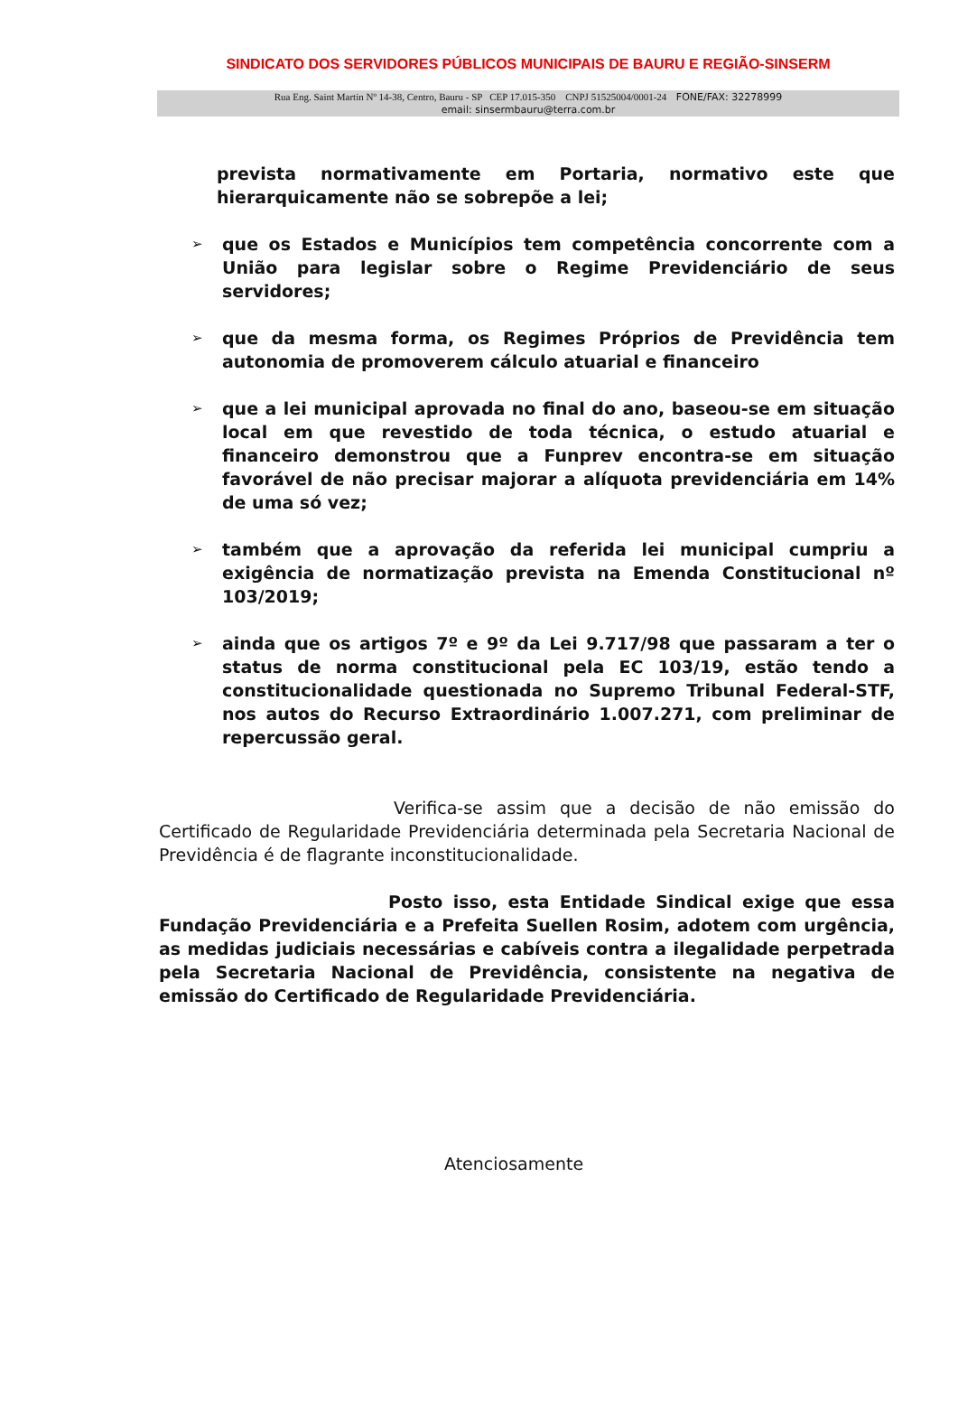SINDICATO DOS SERVIDORES PÚBLICOS MUNICIPAIS DE BAURU E REGIÃO-SINSERM
Rua Eng. Saint Martin Nº 14-38, Centro, Bauru - SP CEP 17.015-350 CNPJ 51525004/0001-24 FONE/FAX: 32278999
email: sinsermbauru@terra.com.br
prevista normativamente em Portaria, normativo este que hierarquicamente não se sobrepõe a lei;
➢
que os Estados e Municípios tem competência concorrente com a União para legislar sobre o Regime Previdenciário de seus servidores;
➢
que da mesma forma, os Regimes Próprios de Previdência tem autonomia de promoverem cálculo atuarial e financeiro
➢
que a lei municipal aprovada no final do ano, baseou-se em situação local em que revestido de toda técnica, o estudo atuarial e financeiro demonstrou que a Funprev encontra-se em situação favorável de não precisar majorar a alíquota previdenciária em 14% de uma só vez;
➢
também que a aprovação da referida lei municipal cumpriu a exigência de normatização prevista na Emenda Constitucional nº 103/2019;
➢
ainda que os artigos 7º e 9º da Lei 9.717/98 que passaram a ter o status de norma constitucional pela EC 103/19, estão tendo a constitucionalidade questionada no Supremo Tribunal Federal-STF, nos autos do Recurso Extraordinário 1.007.271, com preliminar de repercussão geral.
Verifica-se assim que a decisão de não emissão do Certificado de Regularidade Previdenciária determinada pela Secretaria Nacional de Previdência é de flagrante inconstitucionalidade.
Posto isso, esta Entidade Sindical exige que essa Fundação Previdenciária e a Prefeita Suellen Rosim, adotem com urgência, as medidas judiciais necessárias e cabíveis contra a ilegalidade perpetrada pela Secretaria Nacional de Previdência, consistente na negativa de emissão do Certificado de Regularidade Previdenciária.
Atenciosamente